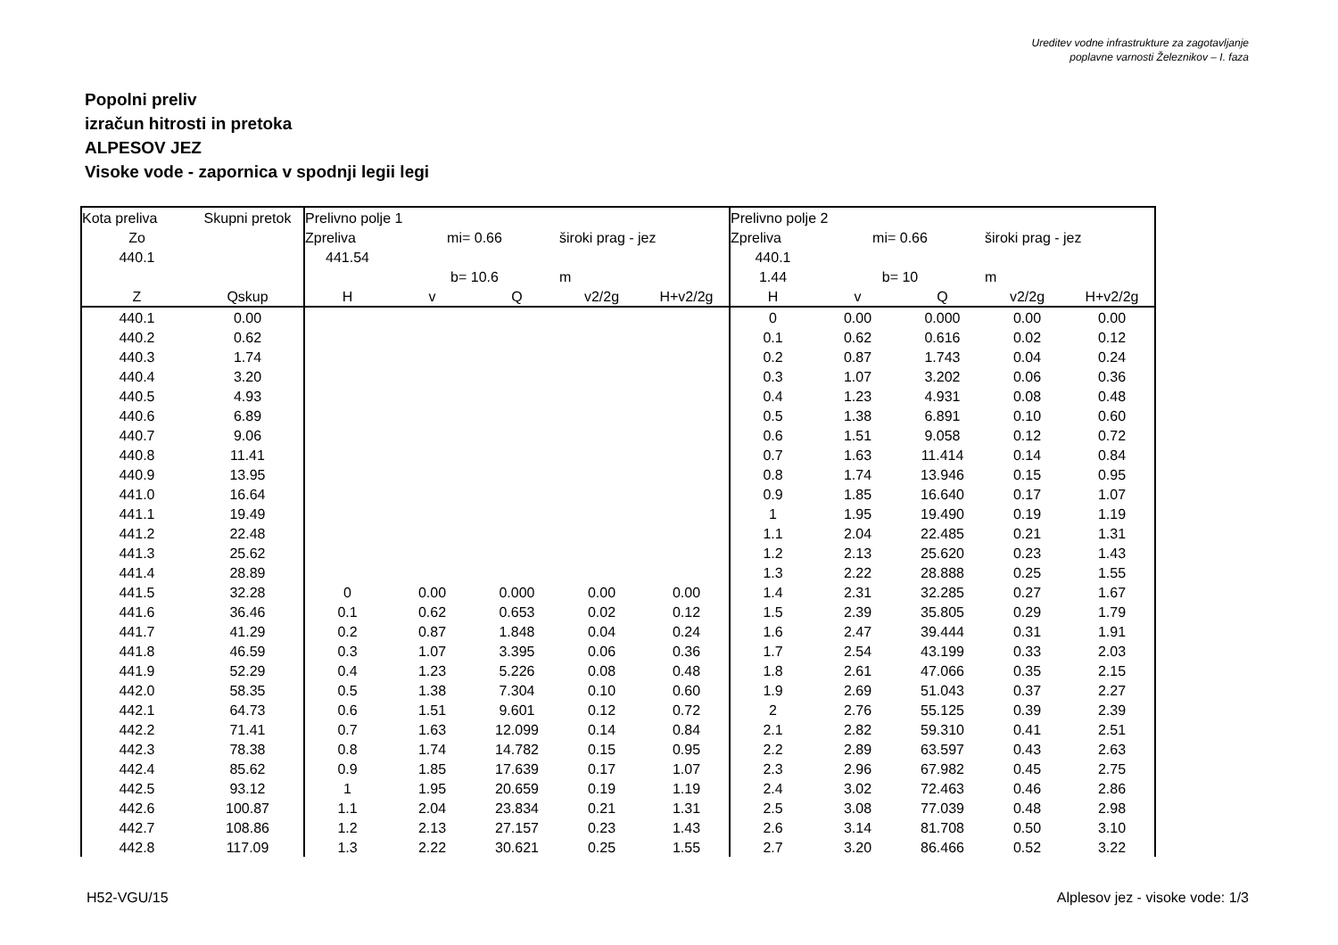Ureditev vodne infrastrukture za zagotavljanje
poplavne varnosti Železnikov – I. faza
Popolni preliv
izračun hitrosti in pretoka
ALPESOV JEZ
Visoke vode - zapornica v spodnji legii legi
| Kota preliva | Skupni pretok | Prelivno polje 1 | | | | | Prelivno polje 2 | | | | |
| Zo | | Zpreliva | mi= 0.66 | | široki prag - jez | | Zpreliva | mi= 0.66 | | široki prag - jez | |
| 440.1 | | 441.54 | | | | | 440.1 | | | | |
| | | | b= 10.6 | | m | | 1.44 | b= 10 | | m | |
| Z | Qskup | H | v | Q | v2/2g | H+v2/2g | H | v | Q | v2/2g | H+v2/2g |
| 440.1 | 0.00 | | | | | | 0 | 0.00 | 0.000 | 0.00 | 0.00 |
| 440.2 | 0.62 | | | | | | 0.1 | 0.62 | 0.616 | 0.02 | 0.12 |
| 440.3 | 1.74 | | | | | | 0.2 | 0.87 | 1.743 | 0.04 | 0.24 |
| 440.4 | 3.20 | | | | | | 0.3 | 1.07 | 3.202 | 0.06 | 0.36 |
| 440.5 | 4.93 | | | | | | 0.4 | 1.23 | 4.931 | 0.08 | 0.48 |
| 440.6 | 6.89 | | | | | | 0.5 | 1.38 | 6.891 | 0.10 | 0.60 |
| 440.7 | 9.06 | | | | | | 0.6 | 1.51 | 9.058 | 0.12 | 0.72 |
| 440.8 | 11.41 | | | | | | 0.7 | 1.63 | 11.414 | 0.14 | 0.84 |
| 440.9 | 13.95 | | | | | | 0.8 | 1.74 | 13.946 | 0.15 | 0.95 |
| 441.0 | 16.64 | | | | | | 0.9 | 1.85 | 16.640 | 0.17 | 1.07 |
| 441.1 | 19.49 | | | | | | 1 | 1.95 | 19.490 | 0.19 | 1.19 |
| 441.2 | 22.48 | | | | | | 1.1 | 2.04 | 22.485 | 0.21 | 1.31 |
| 441.3 | 25.62 | | | | | | 1.2 | 2.13 | 25.620 | 0.23 | 1.43 |
| 441.4 | 28.89 | | | | | | 1.3 | 2.22 | 28.888 | 0.25 | 1.55 |
| 441.5 | 32.28 | 0 | 0.00 | 0.000 | 0.00 | 0.00 | 1.4 | 2.31 | 32.285 | 0.27 | 1.67 |
| 441.6 | 36.46 | 0.1 | 0.62 | 0.653 | 0.02 | 0.12 | 1.5 | 2.39 | 35.805 | 0.29 | 1.79 |
| 441.7 | 41.29 | 0.2 | 0.87 | 1.848 | 0.04 | 0.24 | 1.6 | 2.47 | 39.444 | 0.31 | 1.91 |
| 441.8 | 46.59 | 0.3 | 1.07 | 3.395 | 0.06 | 0.36 | 1.7 | 2.54 | 43.199 | 0.33 | 2.03 |
| 441.9 | 52.29 | 0.4 | 1.23 | 5.226 | 0.08 | 0.48 | 1.8 | 2.61 | 47.066 | 0.35 | 2.15 |
| 442.0 | 58.35 | 0.5 | 1.38 | 7.304 | 0.10 | 0.60 | 1.9 | 2.69 | 51.043 | 0.37 | 2.27 |
| 442.1 | 64.73 | 0.6 | 1.51 | 9.601 | 0.12 | 0.72 | 2 | 2.76 | 55.125 | 0.39 | 2.39 |
| 442.2 | 71.41 | 0.7 | 1.63 | 12.099 | 0.14 | 0.84 | 2.1 | 2.82 | 59.310 | 0.41 | 2.51 |
| 442.3 | 78.38 | 0.8 | 1.74 | 14.782 | 0.15 | 0.95 | 2.2 | 2.89 | 63.597 | 0.43 | 2.63 |
| 442.4 | 85.62 | 0.9 | 1.85 | 17.639 | 0.17 | 1.07 | 2.3 | 2.96 | 67.982 | 0.45 | 2.75 |
| 442.5 | 93.12 | 1 | 1.95 | 20.659 | 0.19 | 1.19 | 2.4 | 3.02 | 72.463 | 0.46 | 2.86 |
| 442.6 | 100.87 | 1.1 | 2.04 | 23.834 | 0.21 | 1.31 | 2.5 | 3.08 | 77.039 | 0.48 | 2.98 |
| 442.7 | 108.86 | 1.2 | 2.13 | 27.157 | 0.23 | 1.43 | 2.6 | 3.14 | 81.708 | 0.50 | 3.10 |
| 442.8 | 117.09 | 1.3 | 2.22 | 30.621 | 0.25 | 1.55 | 2.7 | 3.20 | 86.466 | 0.52 | 3.22 |
H52-VGU/15
Alplesov jez - visoke vode: 1/3